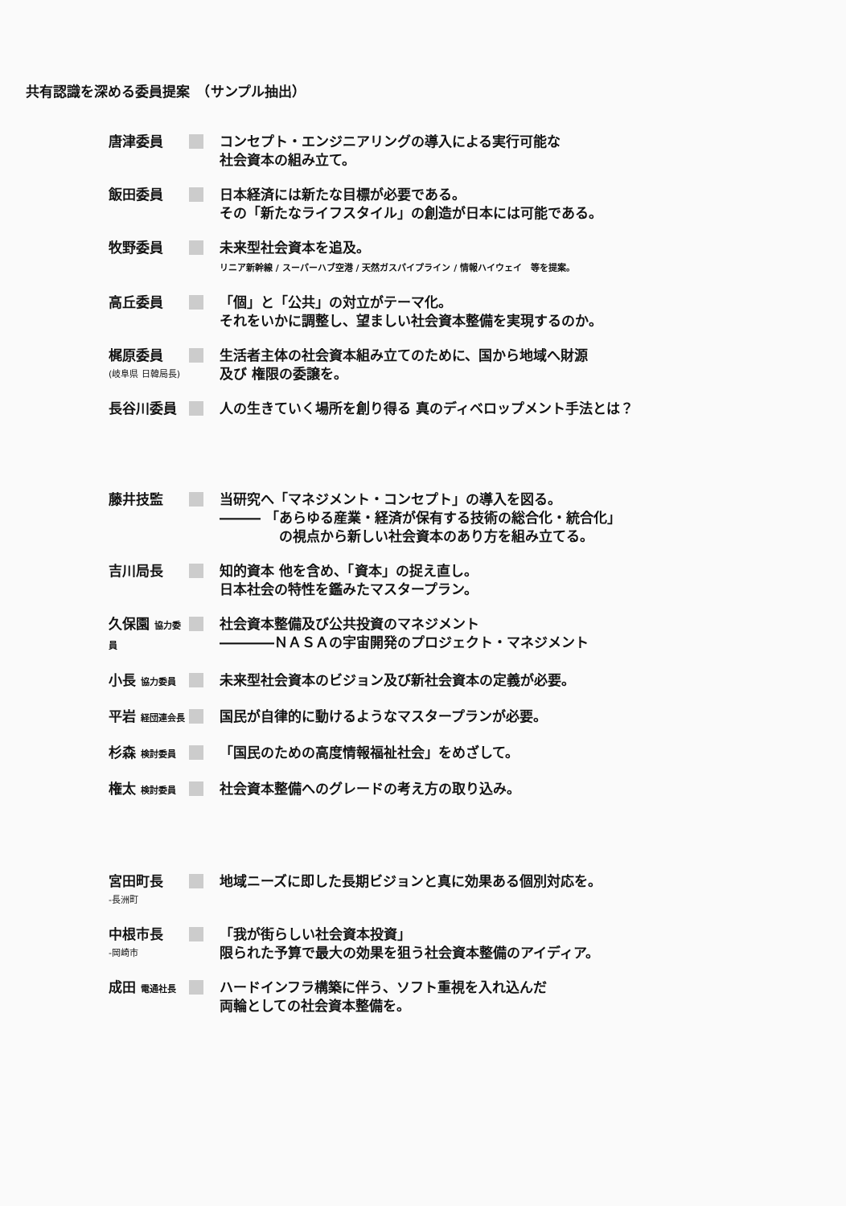共有認識を深める委員提案　（サンプル抽出）
唐津委員 コンセプト・エンジニアリングの導入による実行可能な
社会資本の組み立て。
飯田委員 日本経済には新たな目標が必要である。
その「新たなライフスタイル」の創造が日本には可能である。
牧野委員 未来型社会資本を追及。
リニア新幹線 / スーパーハブ空港 / 天然ガスパイプライン / 情報ハイウェイ　等を提案。
高丘委員 「個」と「公共」の対立がテーマ化。
それをいかに調整し、望ましい社会資本整備を実現するのか。
梶原委員
(岐阜県 日韓局長)
生活者主体の社会資本組み立てのために、国から地域へ財源
及び 権限の委譲を。
長谷川委員 人の生きていく場所を創り得る 真のディベロップメント手法とは？
藤井技監 当研究へ「マネジメント・コンセプト」の導入を図る。
――― 「あらゆる産業・経済が保有する技術の総合化・統合化」
　　　　 の視点から新しい社会資本のあり方を組み立てる。
吉川局長 知的資本 他を含め、「資本」の捉え直し。
日本社会の特性を鑑みたマスタープラン。
久保園 協力委員
社会資本整備及び公共投資のマネジメント
――――ＮＡＳＡの宇宙開発のプロジェクト・マネジメント
小長 協力委員
未来型社会資本のビジョン及び新社会資本の定義が必要。
平岩 経団連会長
国民が自律的に動けるようなマスタープランが必要。
杉森 検討委員
「国民のための高度情報福祉社会」をめざして。
権太 検討委員
社会資本整備へのグレードの考え方の取り込み。
宮田町長
-長洲町
地域ニーズに即した長期ビジョンと真に効果ある個別対応を。
中根市長
-岡崎市
「我が街らしい社会資本投資」
限られた予算で最大の効果を狙う社会資本整備のアイディア。
成田 電通社長
ハードインフラ構築に伴う、ソフト重視を入れ込んだ
両輪としての社会資本整備を。